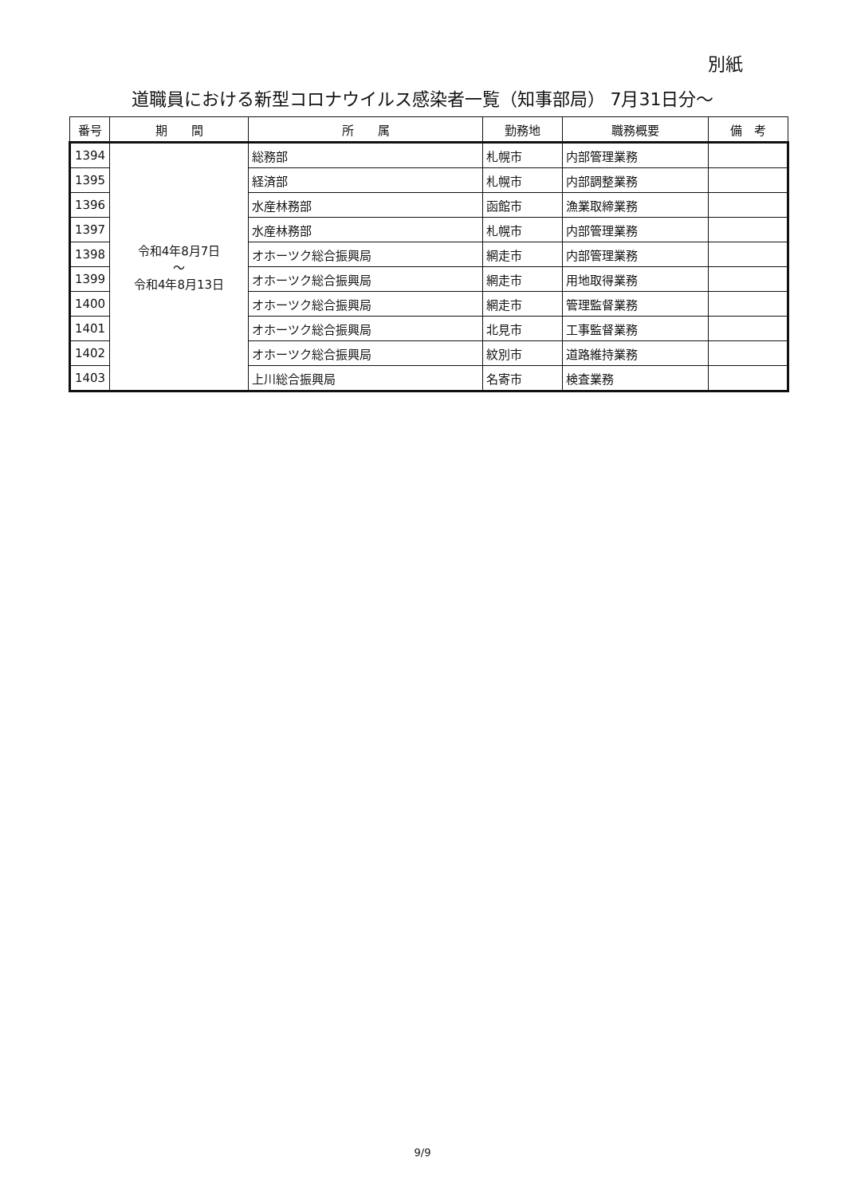別紙
道職員における新型コロナウイルス感染者一覧（知事部局） 7月31日分～
| 番号 | 期 間 | 所 属 | 勤務地 | 職務概要 | 備 考 |
| --- | --- | --- | --- | --- | --- |
| 1394 | 令和4年8月7日 ～ 令和4年8月13日 | 総務部 | 札幌市 | 内部管理業務 | |
| 1395 | | 経済部 | 札幌市 | 内部調整業務 | |
| 1396 | | 水産林務部 | 函館市 | 漁業取締業務 | |
| 1397 | | 水産林務部 | 札幌市 | 内部管理業務 | |
| 1398 | | オホーツク総合振興局 | 網走市 | 内部管理業務 | |
| 1399 | | オホーツク総合振興局 | 網走市 | 用地取得業務 | |
| 1400 | | オホーツク総合振興局 | 網走市 | 管理監督業務 | |
| 1401 | | オホーツク総合振興局 | 北見市 | 工事監督業務 | |
| 1402 | | オホーツク総合振興局 | 紋別市 | 道路維持業務 | |
| 1403 | | 上川総合振興局 | 名寄市 | 検査業務 | |
9/9